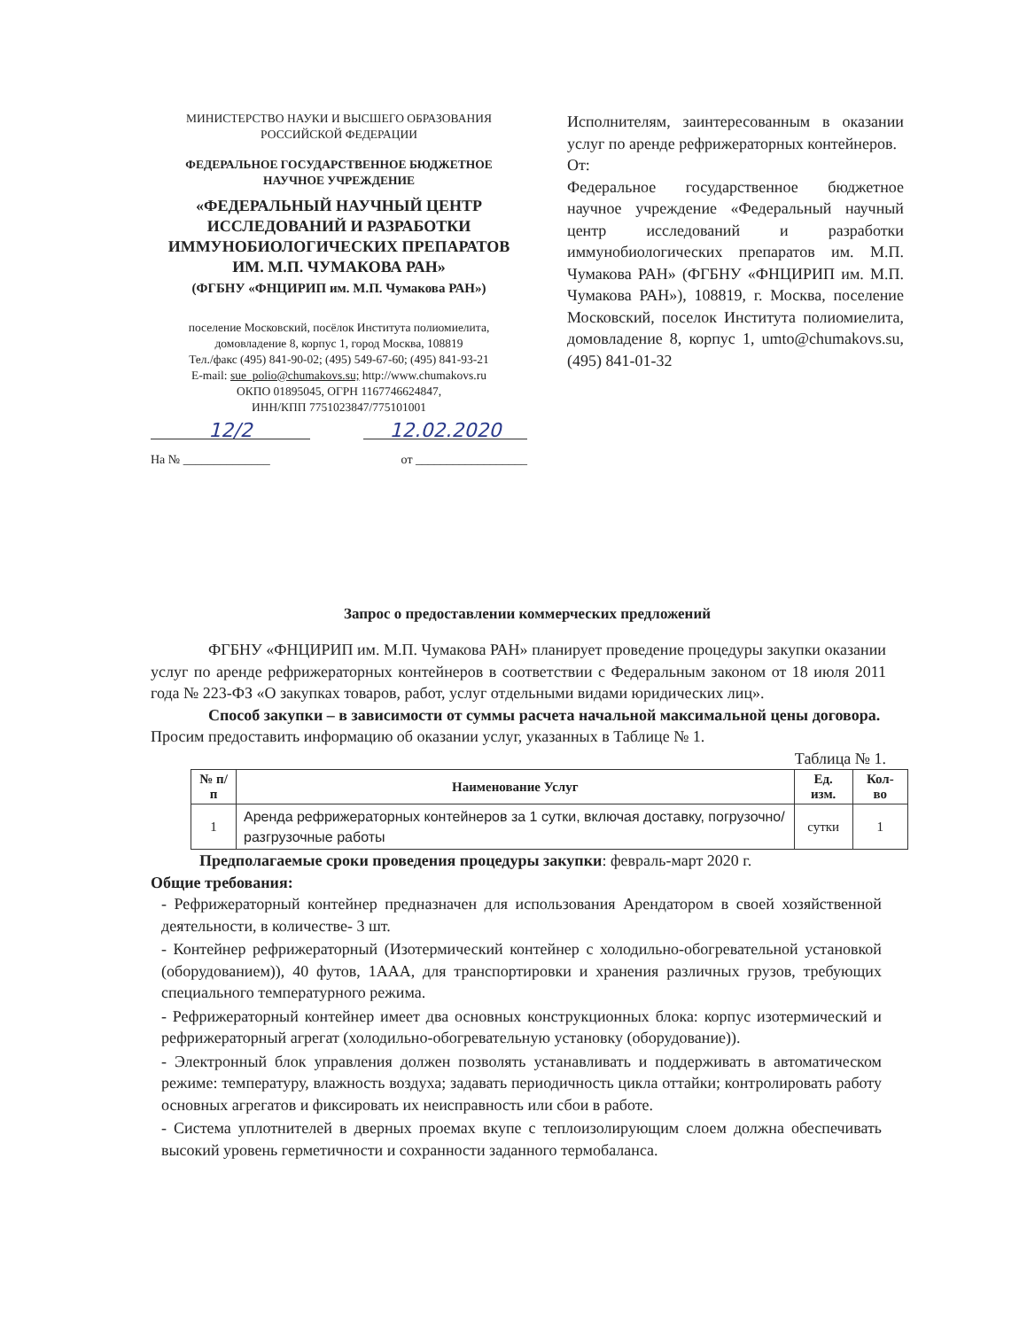МИНИСТЕРСТВО НАУКИ И ВЫСШЕГО ОБРАЗОВАНИЯ
РОССИЙСКОЙ ФЕДЕРАЦИИ
ФЕДЕРАЛЬНОЕ ГОСУДАРСТВЕННОЕ БЮДЖЕТНОЕ
НАУЧНОЕ УЧРЕЖДЕНИЕ
«ФЕДЕРАЛЬНЫЙ НАУЧНЫЙ ЦЕНТР ИССЛЕДОВАНИЙ И РАЗРАБОТКИ ИММУНОБИОЛОГИЧЕСКИХ ПРЕПАРАТОВ ИМ. М.П. ЧУМАКОВА РАН»
(ФГБНУ «ФНЦИРИП им. М.П. Чумакова РАН»)
поселение Московский, посёлок Института полиомиелита,
домовладение 8, корпус 1, город Москва, 108819
Тел./факс (495) 841-90-02; (495) 549-67-60; (495) 841-93-21
E-mail: sue_polio@chumakovs.su; http://www.chumakovs.ru
ОКПО 01895045, ОГРН 1167746624847,
ИНН/КПП 7751023847/775101001
12/2 12.02.2020
На № ______________ от __________________
Исполнителям, заинтересованным в оказании услуг по аренде рефрижераторных контейнеров.
От:
Федеральное государственное бюджетное научное учреждение «Федеральный научный центр исследований и разработки иммунобиологических препаратов им. М.П. Чумакова РАН» (ФГБНУ «ФНЦИРИП им. М.П. Чумакова РАН»), 108819, г. Москва, поселение Московский, поселок Института полиомиелита, домовладение 8, корпус 1, umto@chumakovs.su, (495) 841-01-32
Запрос о предоставлении коммерческих предложений
ФГБНУ «ФНЦИРИП им. М.П. Чумакова РАН» планирует проведение процедуры закупки оказании услуг по аренде рефрижераторных контейнеров в соответствии с Федеральным законом от 18 июля 2011 года № 223-ФЗ «О закупках товаров, работ, услуг отдельными видами юридических лиц».
Способ закупки – в зависимости от суммы расчета начальной максимальной цены договора.
Просим предоставить информацию об оказании услуг, указанных в Таблице № 1.
Таблица № 1.
| № п/п | Наименование Услуг | Ед. изм. | Кол- во |
| --- | --- | --- | --- |
| 1 | Аренда рефрижераторных контейнеров за 1 сутки, включая доставку, погрузочно/разгрузочные работы | сутки | 1 |
Предполагаемые сроки проведения процедуры закупки: февраль-март 2020 г.
Общие требования:
- Рефрижераторный контейнер предназначен для использования Арендатором в своей хозяйственной деятельности, в количестве- 3 шт.
- Контейнер рефрижераторный (Изотермический контейнер с холодильно-обогревательной установкой (оборудованием)), 40 футов, 1ААА, для транспортировки и хранения различных грузов, требующих специального температурного режима.
- Рефрижераторный контейнер имеет два основных конструкционных блока: корпус изотермический и рефрижераторный агрегат (холодильно-обогревательную установку (оборудование)).
- Электронный блок управления должен позволять устанавливать и поддерживать в автоматическом режиме: температуру, влажность воздуха; задавать периодичность цикла оттайки; контролировать работу основных агрегатов и фиксировать их неисправность или сбои в работе.
- Система уплотнителей в дверных проемах вкупе с теплоизолирующим слоем должна обеспечивать высокий уровень герметичности и сохранности заданного термобаланса.